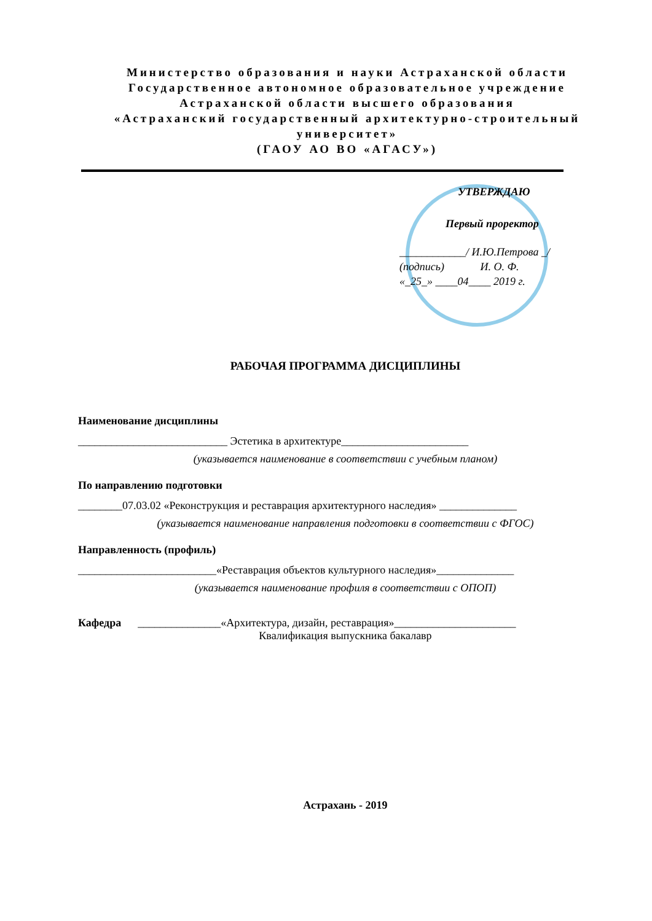Министерство образования и науки Астраханской области
Государственное автономное образовательное учреждение
Астраханской области высшего образования
«Астраханский государственный архитектурно-строительный университет»
(ГАОУ АО ВО «АГАСУ»)
УТВЕРЖДАЮ
Первый проректор
____________/ И.Ю.Петрова _/
(подпись) И. О. Ф.
«_25_» ____04____ 2019 г.
РАБОЧАЯ ПРОГРАММА ДИСЦИПЛИНЫ
Наименование дисциплины
___________________________ Эстетика в архитектуре_______________________
(указывается наименование в соответствии с учебным планом)
По направлению подготовки
________07.03.02 «Реконструкция и реставрация архитектурного наследия» ______________
(указывается наименование направления подготовки в соответствии с ФГОС)
Направленность (профиль)
_________________________«Реставрация объектов культурного наследия»______________
(указывается наименование профиля в соответствии с ОПОП)
Кафедра _______________«Архитектура, дизайн, реставрация»______________________
Квалификация выпускника бакалавр
Астрахань - 2019